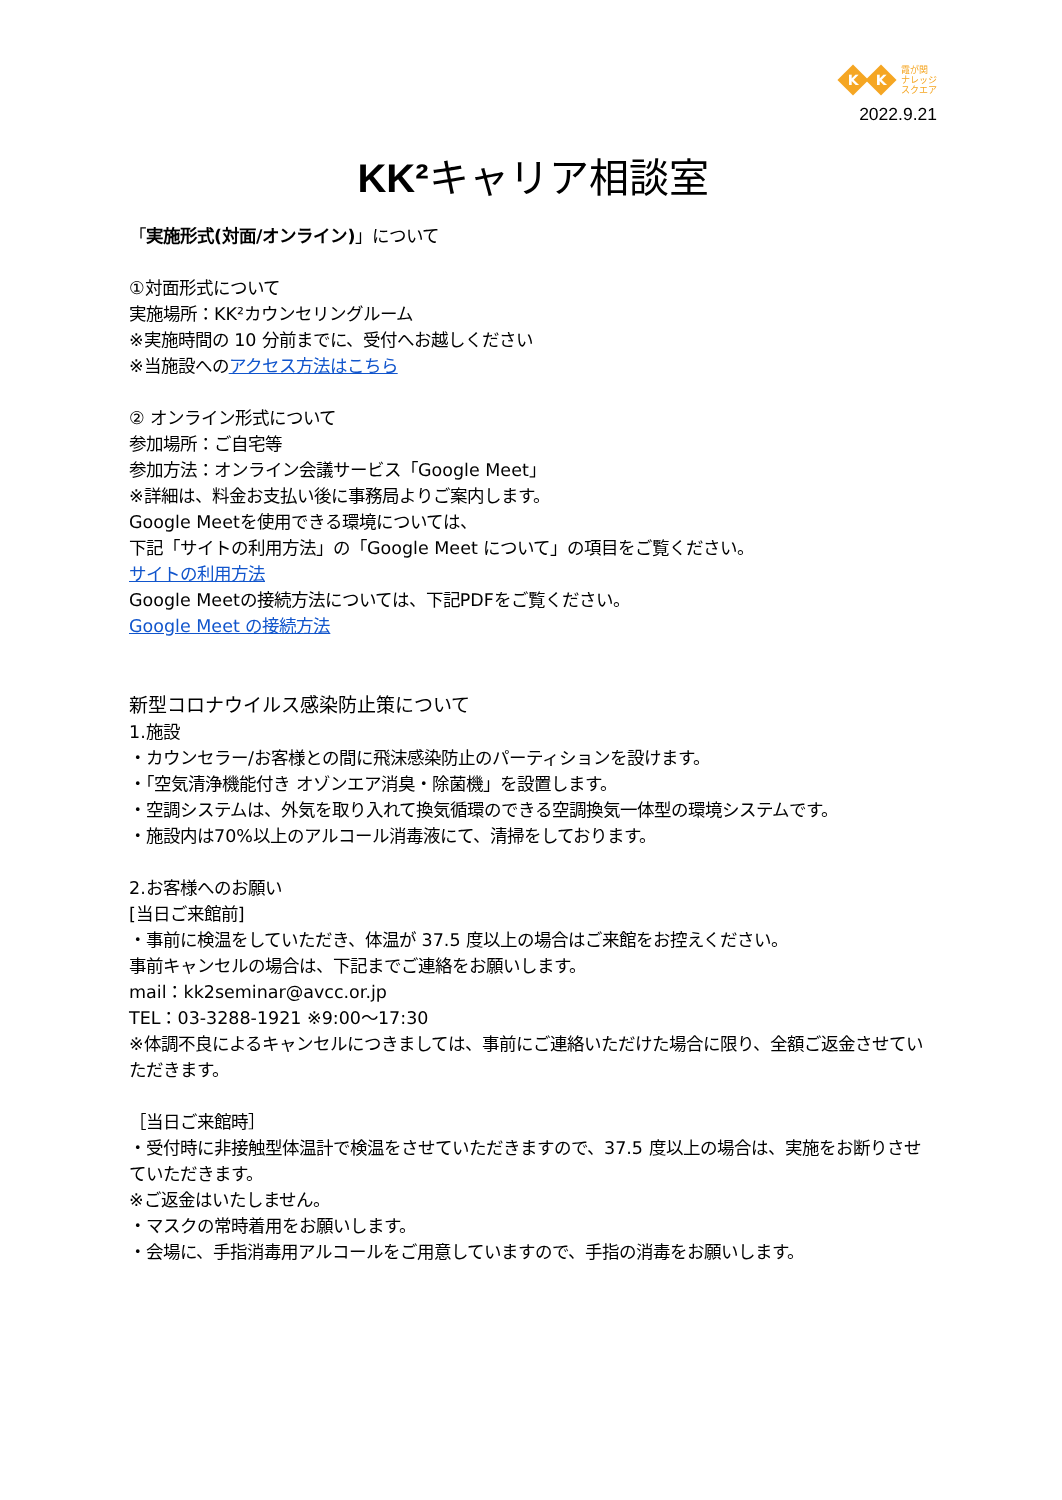K K 霞が関
ナレッジ
スクエア
2022.9.21
KK²キャリア相談室
「実施形式(対面/オンライン)」について
①対面形式について
実施場所：KK²カウンセリングルーム
※実施時間の 10 分前までに、受付へお越しください
※当施設へのアクセス方法はこちら
② オンライン形式について
参加場所：ご自宅等
参加方法：オンライン会議サービス「Google Meet」
※詳細は、料金お支払い後に事務局よりご案内します。
Google Meetを使用できる環境については、
下記「サイトの利用方法」の「Google Meet について」の項目をご覧ください。
サイトの利用方法
Google Meetの接続方法については、下記PDFをご覧ください。
Google Meet の接続方法
新型コロナウイルス感染防止策について
1.施設
・カウンセラー/お客様との間に飛沫感染防止のパーティションを設けます。
・「空気清浄機能付き オゾンエア消臭・除菌機」を設置します。
・空調システムは、外気を取り入れて換気循環のできる空調換気一体型の環境システムです。
・施設内は70%以上のアルコール消毒液にて、清掃をしております。
2.お客様へのお願い
[当日ご来館前]
・事前に検温をしていただき、体温が 37.5 度以上の場合はご来館をお控えください。
事前キャンセルの場合は、下記までご連絡をお願いします。
mail：kk2seminar@avcc.or.jp
TEL：03-3288-1921 ※9:00～17:30
※体調不良によるキャンセルにつきましては、事前にご連絡いただけた場合に限り、全額ご返金させていただきます。
［当日ご来館時］
・受付時に非接触型体温計で検温をさせていただきますので、37.5 度以上の場合は、実施をお断りさせていただきます。
※ご返金はいたしません。
・マスクの常時着用をお願いします。
・会場に、手指消毒用アルコールをご用意していますので、手指の消毒をお願いします。